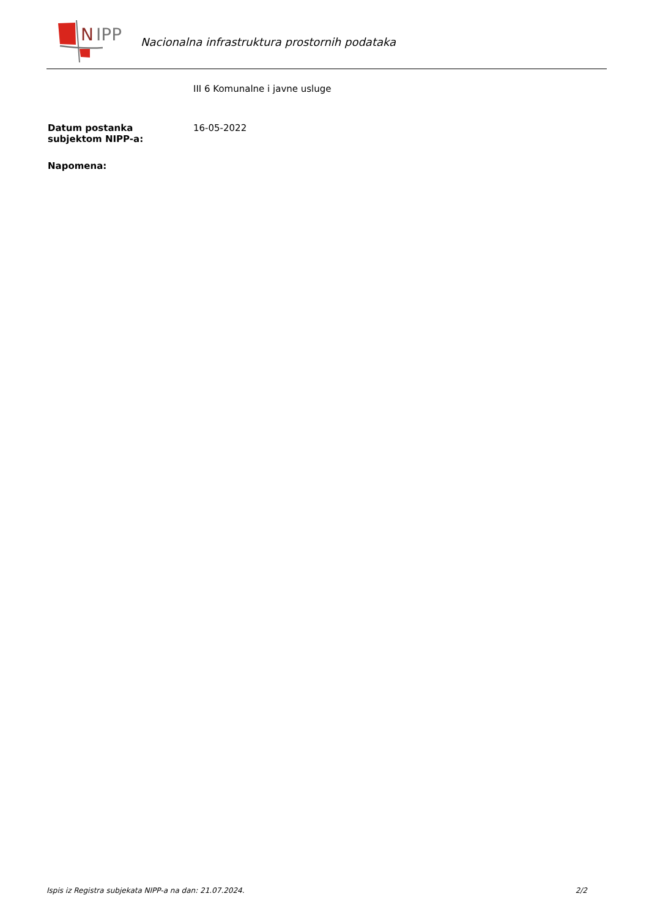N
IPP
Nacionalna infrastruktura prostornih podataka
III 6 Komunalne i javne usluge
Datum postanka
subjektom NIPP-a:
16-05-2022
Napomena:
Ispis iz Registra subjekata NIPP-a na dan: 21.07.2024. 2/2